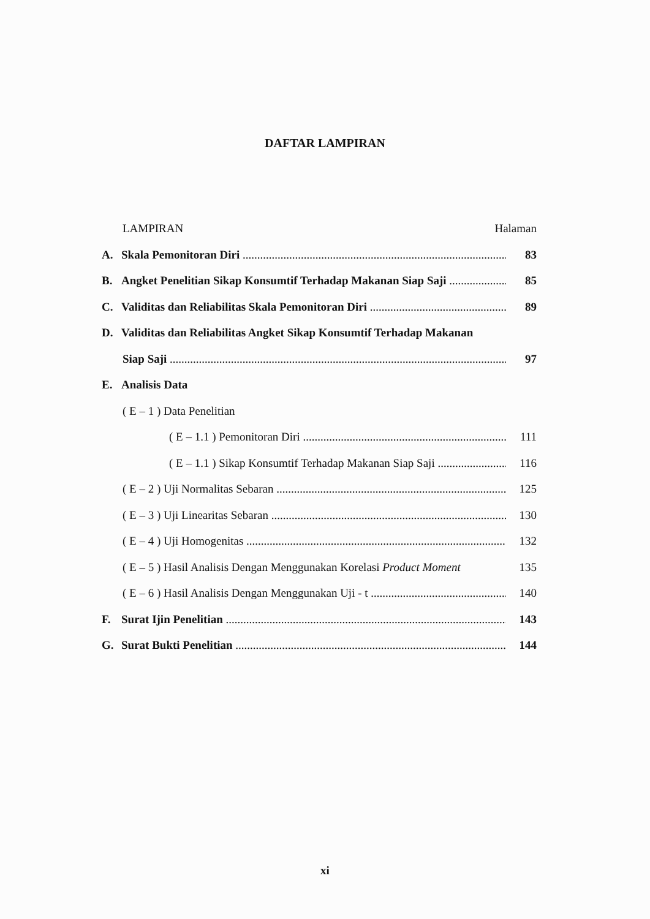DAFTAR LAMPIRAN
LAMPIRAN Halaman
A. Skala Pemonitoran Diri 83
B. Angket Penelitian Sikap Konsumtif Terhadap Makanan Siap Saji 85
C. Validitas dan Reliabilitas Skala Pemonitoran Diri 89
D. Validitas dan Reliabilitas Angket Sikap Konsumtif Terhadap Makanan
Siap Saji 97
E. Analisis Data
( E – 1 ) Data Penelitian
( E – 1.1 ) Pemonitoran Diri 111
( E – 1.1 ) Sikap Konsumtif Terhadap Makanan Siap Saji 116
( E – 2 ) Uji Normalitas Sebaran 125
( E – 3 ) Uji Linearitas Sebaran 130
( E – 4 ) Uji Homogenitas 132
( E – 5 ) Hasil Analisis Dengan Menggunakan Korelasi Product Moment 135
( E – 6 ) Hasil Analisis Dengan Menggunakan Uji - t 140
F. Surat Ijin Penelitian 143
G. Surat Bukti Penelitian 144
xi